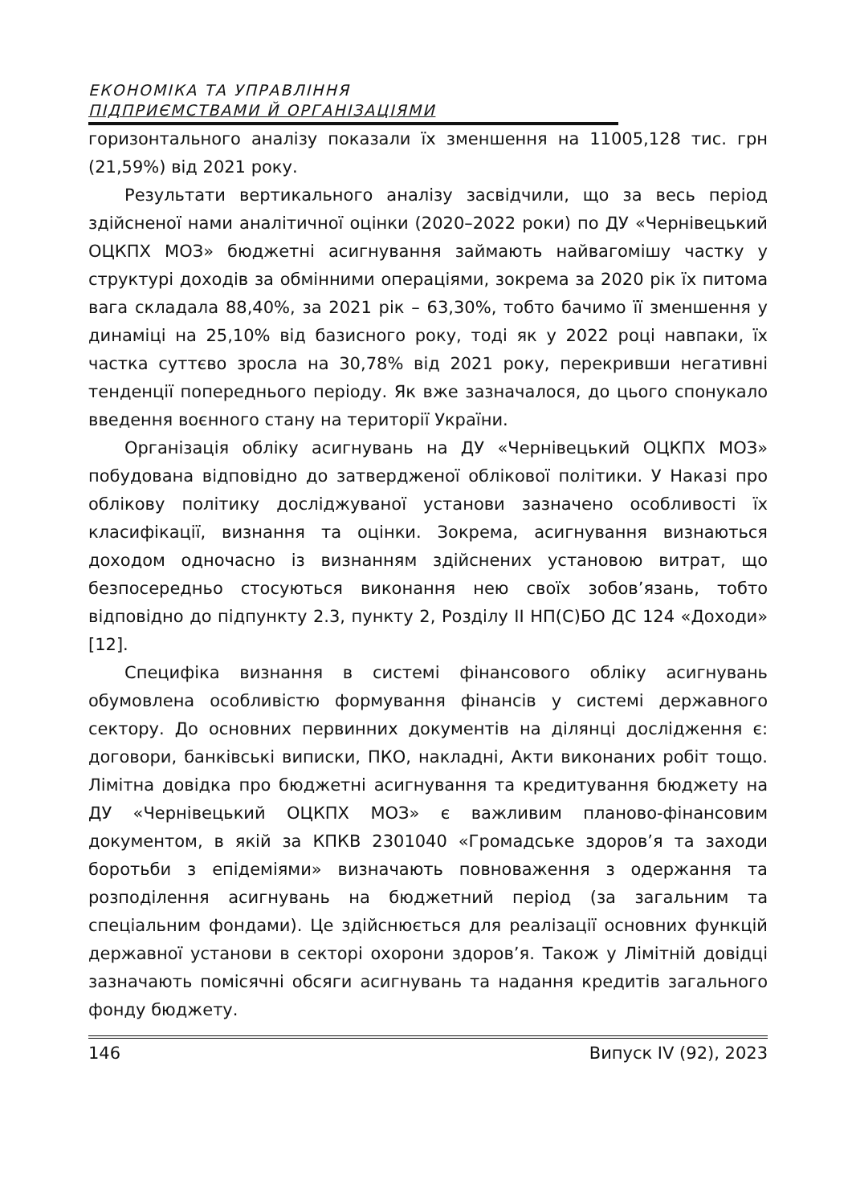ЕКОНОМІКА ТА УПРАВЛІННЯ
ПІДПРИЄМСТВАМИ Й ОРГАНІЗАЦІЯМИ
горизонтального аналізу показали їх зменшення на 11005,128 тис. грн (21,59%) від 2021 року.
Результати вертикального аналізу засвідчили, що за весь період здійсненої нами аналітичної оцінки (2020–2022 роки) по ДУ «Чернівецький ОЦКПХ МОЗ» бюджетні асигнування займають найвагомішу частку у структурі доходів за обмінними операціями, зокрема за 2020 рік їх питома вага складала 88,40%, за 2021 рік – 63,30%, тобто бачимо її зменшення у динаміці на 25,10% від базисного року, тоді як у 2022 році навпаки, їх частка суттєво зросла на 30,78% від 2021 року, перекривши негативні тенденції попереднього періоду. Як вже зазначалося, до цього спонукало введення воєнного стану на території України.
Організація обліку асигнувань на ДУ «Чернівецький ОЦКПХ МОЗ» побудована відповідно до затвердженої облікової політики. У Наказі про облікову політику досліджуваної установи зазначено особливості їх класифікації, визнання та оцінки. Зокрема, асигнування визнаються доходом одночасно із визнанням здійснених установою витрат, що безпосередньо стосуються виконання нею своїх зобов’язань, тобто відповідно до підпункту 2.3, пункту 2, Розділу ІІ НП(С)БО ДС 124 «Доходи» [12].
Специфіка визнання в системі фінансового обліку асигнувань обумовлена особливістю формування фінансів у системі державного сектору. До основних первинних документів на ділянці дослідження є: договори, банківські виписки, ПКО, накладні, Акти виконаних робіт тощо. Лімітна довідка про бюджетні асигнування та кредитування бюджету на ДУ «Чернівецький ОЦКПХ МОЗ» є важливим планово-фінансовим документом, в якій за КПКВ 2301040 «Громадське здоров’я та заходи боротьби з епідеміями» визначають повноваження з одержання та розподілення асигнувань на бюджетний період (за загальним та спеціальним фондами). Це здійснюється для реалізації основних функцій державної установи в секторі охорони здоров’я. Також у Лімітній довідці зазначають помісячні обсяги асигнувань та надання кредитів загального фонду бюджету.
146 Випуск IV (92), 2023